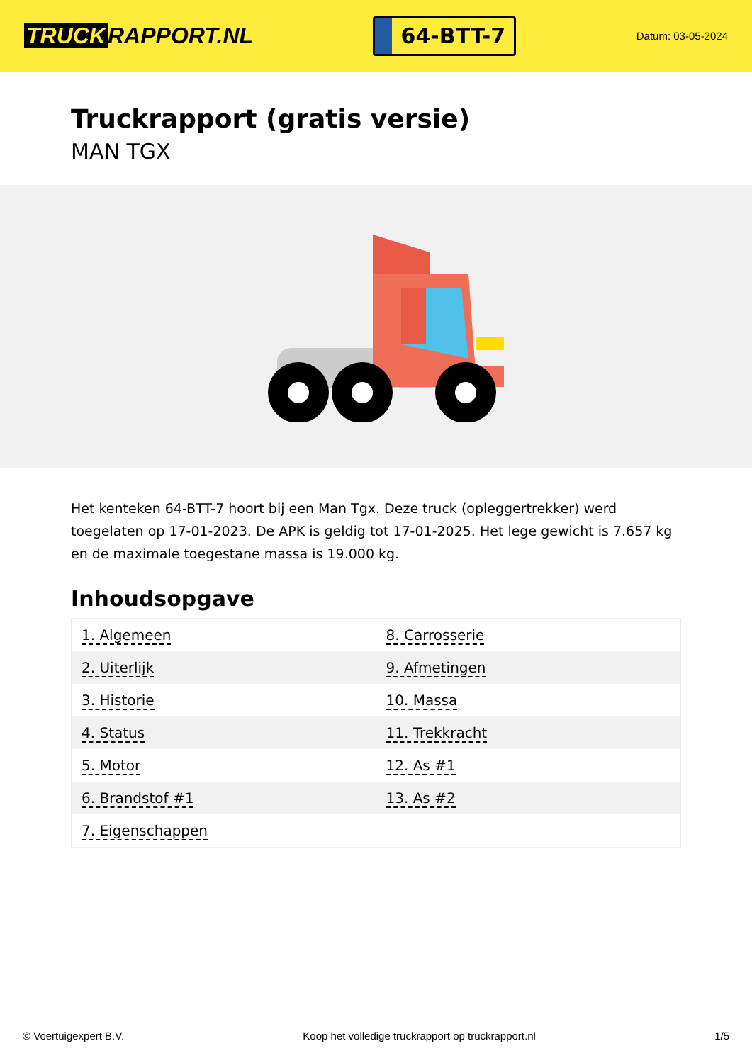TRUCK RAPPORT.NL
64-BTT-7
Datum: 03-05-2024
Truckrapport (gratis versie)
MAN TGX
Het kenteken 64-BTT-7 hoort bij een Man Tgx. Deze truck (opleggertrekker) werd toegelaten op 17-01-2023. De APK is geldig tot 17-01-2025. Het lege gewicht is 7.657 kg en de maximale toegestane massa is 19.000 kg.
Inhoudsopgave
| 1. Algemeen | 8. Carrosserie |
| 2. Uiterlijk | 9. Afmetingen |
| 3. Historie | 10. Massa |
| 4. Status | 11. Trekkracht |
| 5. Motor | 12. As #1 |
| 6. Brandstof #1 | 13. As #2 |
| 7. Eigenschappen | |
© Voertuigexpert B.V. Koop het volledige truckrapport op truckrapport.nl 1/5